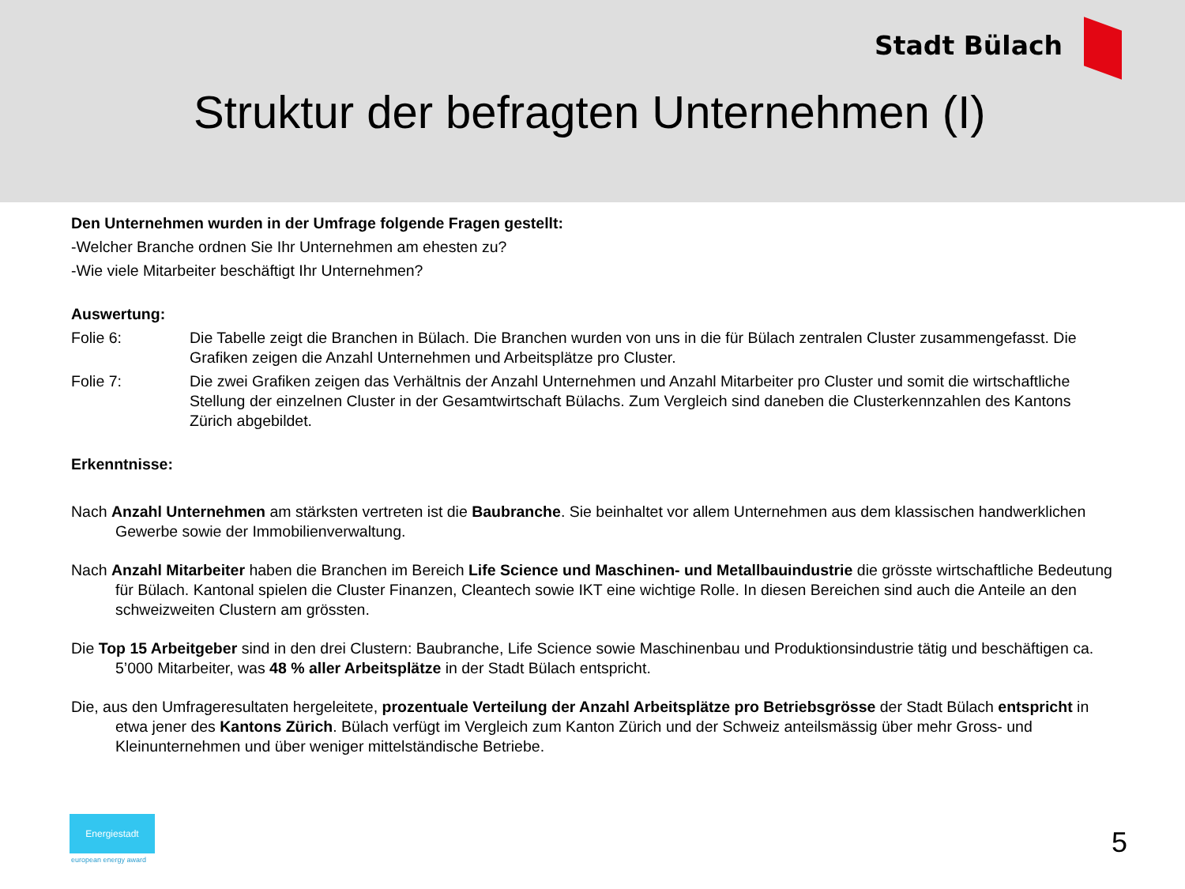Stadt Bülach
Struktur der befragten Unternehmen (I)
Den Unternehmen wurden in der Umfrage folgende Fragen gestellt:
-Welcher Branche ordnen Sie Ihr Unternehmen am ehesten zu?
-Wie viele Mitarbeiter beschäftigt Ihr Unternehmen?
Auswertung:
Folie 6: Die Tabelle zeigt die Branchen in Bülach. Die Branchen wurden von uns in die für Bülach zentralen Cluster zusammengefasst. Die Grafiken zeigen die Anzahl Unternehmen und Arbeitsplätze pro Cluster.
Folie 7: Die zwei Grafiken zeigen das Verhältnis der Anzahl Unternehmen und Anzahl Mitarbeiter pro Cluster und somit die wirtschaftliche Stellung der einzelnen Cluster in der Gesamtwirtschaft Bülachs. Zum Vergleich sind daneben die Clusterkennzahlen des Kantons Zürich abgebildet.
Erkenntnisse:
Nach Anzahl Unternehmen am stärksten vertreten ist die Baubranche. Sie beinhaltet vor allem Unternehmen aus dem klassischen handwerklichen Gewerbe sowie der Immobilienverwaltung.
Nach Anzahl Mitarbeiter haben die Branchen im Bereich Life Science und Maschinen- und Metallbauindustrie die grösste wirtschaftliche Bedeutung für Bülach. Kantonal spielen die Cluster Finanzen, Cleantech sowie IKT eine wichtige Rolle. In diesen Bereichen sind auch die Anteile an den schweizweiten Clustern am grössten.
Die Top 15 Arbeitgeber sind in den drei Clustern: Baubranche, Life Science sowie Maschinenbau und Produktionsindustrie tätig und beschäftigen ca. 5’000 Mitarbeiter, was 48 % aller Arbeitsplätze in der Stadt Bülach entspricht.
Die, aus den Umfrageresultaten hergeleitete, prozentuale Verteilung der Anzahl Arbeitsplätze pro Betriebsgrösse der Stadt Bülach entspricht in etwa jener des Kantons Zürich. Bülach verfügt im Vergleich zum Kanton Zürich und der Schweiz anteilsmässig über mehr Gross- und Kleinunternehmen und über weniger mittelständische Betriebe.
Energiestadt
european energy award
5